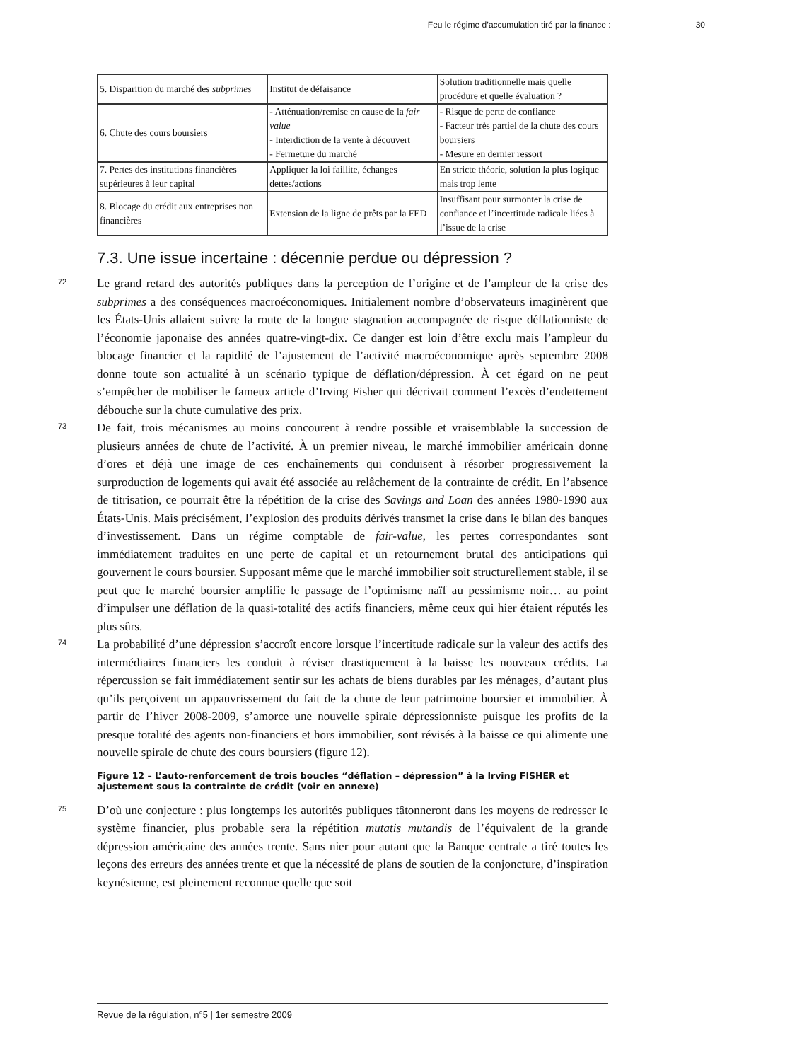Feu le régime d’accumulation tiré par la finance : 30
| 5. Disparition du marché des subprimes | Institut de défaisance | Solution traditionnelle mais quelle procédure et quelle évaluation ? |
| 6. Chute des cours boursiers | - Atténuation/remise en cause de la fair value - Interdiction de la vente à découvert - Fermeture du marché | - Risque de perte de confiance - Facteur très partiel de la chute des cours boursiers - Mesure en dernier ressort |
| 7. Pertes des institutions financières supérieures à leur capital | Appliquer la loi faillite, échanges dettes/actions | En stricte théorie, solution la plus logique mais trop lente |
| 8. Blocage du crédit aux entreprises non financières | Extension de la ligne de prêts par la FED | Insuffisant pour surmonter la crise de confiance et l’incertitude radicale liées à l’issue de la crise |
7.3. Une issue incertaine : décennie perdue ou dépression ?
72
Le grand retard des autorités publiques dans la perception de l’origine et de l’ampleur de la crise des subprimes a des conséquences macroéconomiques. Initialement nombre d’observateurs imaginèrent que les États-Unis allaient suivre la route de la longue stagnation accompagnée de risque déflationniste de l’économie japonaise des années quatre-vingt-dix. Ce danger est loin d’être exclu mais l’ampleur du blocage financier et la rapidité de l’ajustement de l’activité macroéconomique après septembre 2008 donne toute son actualité à un scénario typique de déflation/dépression. À cet égard on ne peut s’empêcher de mobiliser le fameux article d’Irving Fisher qui décrivait comment l’excès d’endettement débouche sur la chute cumulative des prix.
73
De fait, trois mécanismes au moins concourent à rendre possible et vraisemblable la succession de plusieurs années de chute de l’activité. À un premier niveau, le marché immobilier américain donne d’ores et déjà une image de ces enchaînements qui conduisent à résorber progressivement la surproduction de logements qui avait été associée au relâchement de la contrainte de crédit. En l’absence de titrisation, ce pourrait être la répétition de la crise des Savings and Loan des années 1980-1990 aux États-Unis. Mais précisément, l’explosion des produits dérivés transmet la crise dans le bilan des banques d’investissement. Dans un régime comptable de fair-value, les pertes correspondantes sont immédiatement traduites en une perte de capital et un retournement brutal des anticipations qui gouvernent le cours boursier. Supposant même que le marché immobilier soit structurellement stable, il se peut que le marché boursier amplifie le passage de l’optimisme naïf au pessimisme noir… au point d’impulser une déflation de la quasi-totalité des actifs financiers, même ceux qui hier étaient réputés les plus sûrs.
74
La probabilité d’une dépression s’accroît encore lorsque l’incertitude radicale sur la valeur des actifs des intermédiaires financiers les conduit à réviser drastiquement à la baisse les nouveaux crédits. La répercussion se fait immédiatement sentir sur les achats de biens durables par les ménages, d’autant plus qu’ils perçoivent un appauvrissement du fait de la chute de leur patrimoine boursier et immobilier. À partir de l’hiver 2008-2009, s’amorce une nouvelle spirale dépressionniste puisque les profits de la presque totalité des agents non-financiers et hors immobilier, sont révisés à la baisse ce qui alimente une nouvelle spirale de chute des cours boursiers (figure 12).
Figure 12 – L’auto-renforcement de trois boucles “déflation – dépression” à la Irving FISHER et ajustement sous la contrainte de crédit (voir en annexe)
75
D’où une conjecture : plus longtemps les autorités publiques tâtonneront dans les moyens de redresser le système financier, plus probable sera la répétition mutatis mutandis de l’équivalent de la grande dépression américaine des années trente. Sans nier pour autant que la Banque centrale a tiré toutes les leçons des erreurs des années trente et que la nécessité de plans de soutien de la conjoncture, d’inspiration keynésienne, est pleinement reconnue quelle que soit
Revue de la régulation, n°5 | 1er semestre 2009